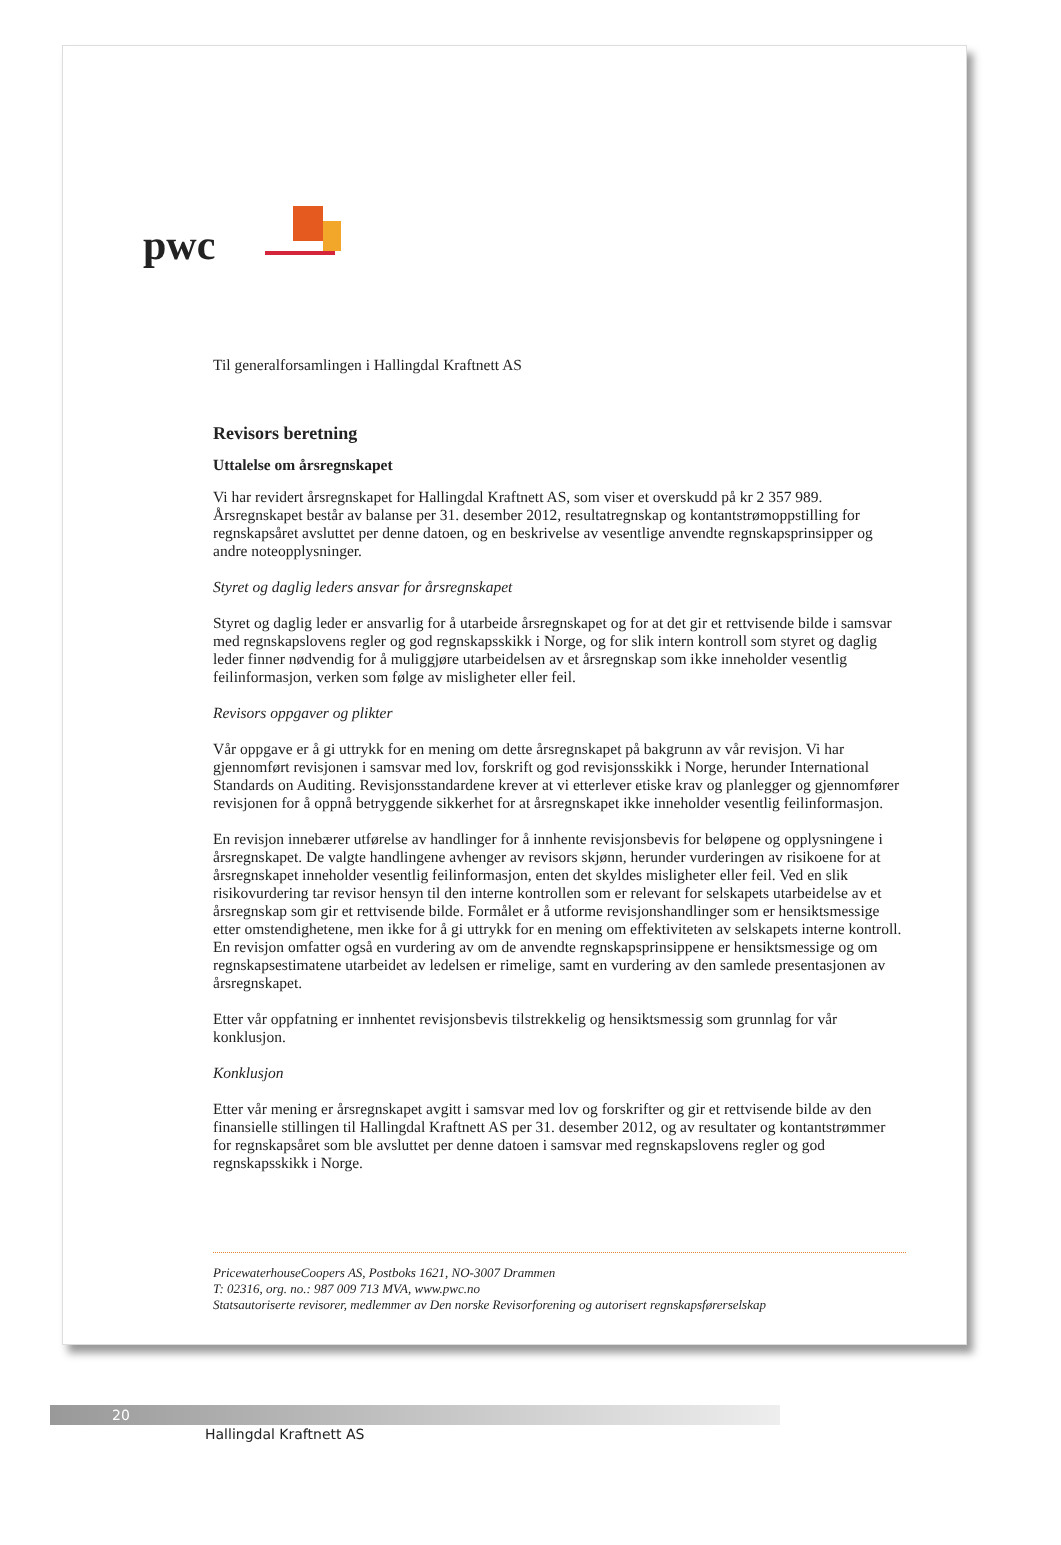pwc
Til generalforsamlingen i Hallingdal Kraftnett AS
Revisors beretning
Uttalelse om årsregnskapet
Vi har revidert årsregnskapet for Hallingdal Kraftnett AS, som viser et overskudd på kr 2 357 989. Årsregnskapet består av balanse per 31. desember 2012, resultatregnskap og kontantstrømoppstilling for regnskapsåret avsluttet per denne datoen, og en beskrivelse av vesentlige anvendte regnskapsprinsipper og andre noteopplysninger.
Styret og daglig leders ansvar for årsregnskapet
Styret og daglig leder er ansvarlig for å utarbeide årsregnskapet og for at det gir et rettvisende bilde i samsvar med regnskapslovens regler og god regnskapsskikk i Norge, og for slik intern kontroll som styret og daglig leder finner nødvendig for å muliggjøre utarbeidelsen av et årsregnskap som ikke inneholder vesentlig feilinformasjon, verken som følge av misligheter eller feil.
Revisors oppgaver og plikter
Vår oppgave er å gi uttrykk for en mening om dette årsregnskapet på bakgrunn av vår revisjon. Vi har gjennomført revisjonen i samsvar med lov, forskrift og god revisjonsskikk i Norge, herunder International Standards on Auditing. Revisjonsstandardene krever at vi etterlever etiske krav og planlegger og gjennomfører revisjonen for å oppnå betryggende sikkerhet for at årsregnskapet ikke inneholder vesentlig feilinformasjon.
En revisjon innebærer utførelse av handlinger for å innhente revisjonsbevis for beløpene og opplysningene i årsregnskapet. De valgte handlingene avhenger av revisors skjønn, herunder vurderingen av risikoene for at årsregnskapet inneholder vesentlig feilinformasjon, enten det skyldes misligheter eller feil. Ved en slik risikovurdering tar revisor hensyn til den interne kontrollen som er relevant for selskapets utarbeidelse av et årsregnskap som gir et rettvisende bilde. Formålet er å utforme revisjonshandlinger som er hensiktsmessige etter omstendighetene, men ikke for å gi uttrykk for en mening om effektiviteten av selskapets interne kontroll. En revisjon omfatter også en vurdering av om de anvendte regnskapsprinsippene er hensiktsmessige og om regnskapsestimatene utarbeidet av ledelsen er rimelige, samt en vurdering av den samlede presentasjonen av årsregnskapet.
Etter vår oppfatning er innhentet revisjonsbevis tilstrekkelig og hensiktsmessig som grunnlag for vår konklusjon.
Konklusjon
Etter vår mening er årsregnskapet avgitt i samsvar med lov og forskrifter og gir et rettvisende bilde av den finansielle stillingen til Hallingdal Kraftnett AS per 31. desember 2012, og av resultater og kontantstrømmer for regnskapsåret som ble avsluttet per denne datoen i samsvar med regnskapslovens regler og god regnskapsskikk i Norge.
PricewaterhouseCoopers AS, Postboks 1621, NO-3007 Drammen
T: 02316, org. no.: 987 009 713 MVA, www.pwc.no
Statsautoriserte revisorer, medlemmer av Den norske Revisorforening og autorisert regnskapsførerselskap
20
Hallingdal Kraftnett AS